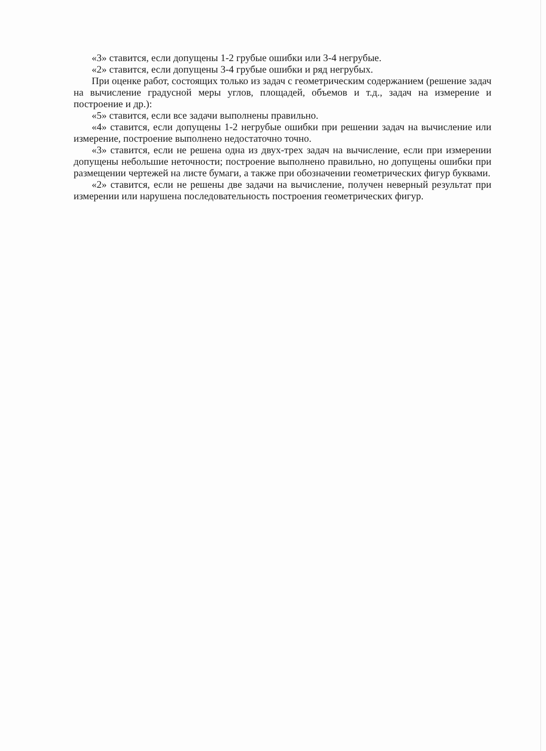«3» ставится, если допущены 1-2 грубые ошибки или 3-4 негрубые.
«2» ставится, если допущены 3-4 грубые ошибки и ряд негрубых.
При оценке работ, состоящих только из задач с геометрическим содержанием (решение задач на вычисление градусной меры углов, площадей, объемов и т.д., задач на измерение и построение и др.):
«5» ставится, если все задачи выполнены правильно.
«4» ставится, если допущены 1-2 негрубые ошибки при решении задач на вычисление или измерение, построение выполнено недостаточно точно.
«3» ставится, если не решена одна из двух-трех задач на вычисление, если при измерении допущены небольшие неточности; построение выполнено правильно, но допущены ошибки при размещении чертежей на листе бумаги, а также при обозначении геометрических фигур буквами.
«2» ставится, если не решены две задачи на вычисление, получен неверный результат при измерении или нарушена последовательность построения геометрических фигур.